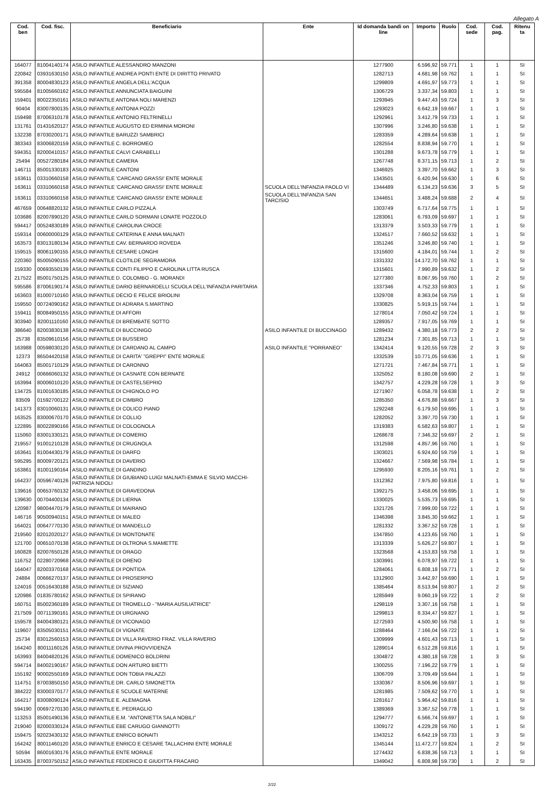Allegato A
| Cod. ben | Cod. fisc. | Beneficiario | Ente | Id domanda bandi on line | Importo | Ruolo | Cod. sede | Cod. pag. | Ritenu ta |
| --- | --- | --- | --- | --- | --- | --- | --- | --- | --- |
| 164077 | 81004140174 | ASILO INFANTILE ALESSANDRO MANZONI | | 1277900 | 6.596,92 | 59.771 | 1 | 1 | SI |
| 220842 | 03931630150 | ASILO INFANTILE ANDREA PONTI ENTE DI DIRITTO PRIVATO | | 1282713 | 4.681,98 | 59.762 | 1 | 1 | SI |
| 391358 | 80004830123 | ASILO INFANTILE ANGELA DELL'ACQUA | | 1299809 | 4.691,97 | 59.773 | 1 | 1 | SI |
| 595584 | 81005660162 | ASILO INFANTILE ANNUNCIATA BAIGUINI | | 1306729 | 3.337,34 | 59.803 | 1 | 1 | SI |
| 159401 | 80022350161 | ASILO INFANTILE ANTONIA NOLI MARENZI | | 1293945 | 9.447,43 | 59.724 | 1 | 3 | SI |
| 90404 | 83007800135 | ASILO INFANTILE ANTONIA POZZI | | 1293023 | 6.642,19 | 59.667 | 1 | 1 | SI |
| 159498 | 87006310178 | ASILO INFANTILE ANTONIO FELTRINELLI | | 1292961 | 3.412,79 | 59.733 | 1 | 1 | SI |
| 131761 | 01431620127 | ASILO INFANTILE AUGUSTO ED ERMINIA MORONI | | 1307996 | 3.246,80 | 59.638 | 1 | 1 | SI |
| 132238 | 87030200171 | ASILO INFANTILE BARUZZI SAMBRICI | | 1283359 | 4.289,64 | 59.638 | 1 | 1 | SI |
| 383343 | 83006820159 | ASILO INFANTILE C. BORROMEO | | 1282554 | 8.838,94 | 59.770 | 1 | 1 | SI |
| 594351 | 82000410157 | ASILO INFANTILE CALVI CARABELLI | | 1301288 | 9.673,78 | 59.779 | 1 | 1 | SI |
| 25494 | 00527280184 | ASILO INFANTILE CAMERA | | 1267748 | 8.371,15 | 59.713 | 1 | 2 | SI |
| 146711 | 85001330183 | ASILO INFANTILE CANTONI | | 1346925 | 3.397,70 | 59.662 | 1 | 3 | SI |
| 163611 | 03310660158 | ASILO INFANTILE 'CARCANO GRASSI' ENTE MORALE | | 1343501 | 6.420,94 | 59.630 | 1 | 6 | SI |
| 163611 | 03310660158 | ASILO INFANTILE 'CARCANO GRASSI' ENTE MORALE | SCUOLA DELL'INFANZIA PAOLO VI | 1344489 | 6.134,23 | 59.636 | 3 | 5 | SI |
| 163611 | 03310660158 | ASILO INFANTILE 'CARCANO GRASSI' ENTE MORALE | SCUOLA DELL'INFANZIA SAN TARCISIO | 1344651 | 3.488,24 | 59.688 | 2 | 4 | SI |
| 467659 | 00648820132 | ASILO INFANTILE CARLO PIZZALA | | 1303749 | 6.717,64 | 59.775 | 1 | 1 | SI |
| 103686 | 82007890120 | ASILO INFANTILE CARLO SORMANI LONATE POZZOLO | | 1283061 | 6.793,09 | 59.697 | 1 | 1 | SI |
| 594417 | 00524830189 | ASILO INFANTILE CAROLINA CROCE | | 1313379 | 3.503,33 | 59.779 | 1 | 1 | SI |
| 159314 | 00600000129 | ASILO INFANTILE CATERINA E ANNA MALNATI | | 1324517 | 7.660,52 | 59.632 | 1 | 1 | SI |
| 163573 | 83013180134 | ASILO INFANTILE CAV. BERNARDO ROVEDA | | 1351246 | 3.246,80 | 59.740 | 1 | 1 | SI |
| 159515 | 80061190155 | ASILO INFANTILE CESARE LONGHI | | 1315600 | 4.184,01 | 59.744 | 1 | 2 | SI |
| 220360 | 85005090155 | ASILO INFANTILE CLOTILDE SEGRAMORA | | 1331332 | 14.172,70 | 59.762 | 1 | 1 | SI |
| 159330 | 00693550139 | ASILO INFANTILE CONTI FILIPPO E CAROLINA LITTA RUSCA | | 1315601 | 7.990,89 | 59.632 | 1 | 2 | SI |
| 217522 | 85001750125 | ASILO INFANTILE D. COLOMBO - G. MORANDI | | 1277380 | 8.067,95 | 59.760 | 1 | 2 | SI |
| 595586 | 87006190174 | ASILO INFANTILE DARIO BERNARDELLI SCUOLA DELL'INFANZIA PARITARIA | | 1337346 | 4.752,33 | 59.803 | 1 | 1 | SI |
| 163603 | 81000710160 | ASILO INFANTILE DECIO E FELICE BRIOLINI | | 1329708 | 8.363,04 | 59.759 | 1 | 1 | SI |
| 159550 | 00724090162 | ASILO INFANTILE DI ADRARA S.MARTINO | | 1330825 | 5.919,15 | 59.744 | 1 | 1 | SI |
| 159411 | 80084950155 | ASILO INFANTILE DI AFFORI | | 1278014 | 7.050,42 | 59.724 | 1 | 1 | SI |
| 303940 | 82001110160 | ASILO INFANTILE DI BREMBATE SOTTO | | 1289357 | 7.917,05 | 59.769 | 1 | 1 | SI |
| 386640 | 82003830138 | ASILO INFANTILE DI BUCCINIGO | ASILO INFANTILE DI BUCCINAGO | 1289432 | 4.380,18 | 59.773 | 2 | 2 | SI |
| 25738 | 83509610156 | ASILO INFANTILE DI BUSSERO | | 1281234 | 7.301,85 | 59.713 | 1 | 1 | SI |
| 163988 | 00598030120 | ASILO INFANTILE DI CARDANO AL CAMPO | ASILO INFANTILE "PORRANEO" | 1342414 | 9.120,55 | 59.728 | 2 | 3 | SI |
| 12373 | 86504420158 | ASILO INFANTILE DI CARITA' "GREPPI" ENTE MORALE | | 1332539 | 10.771,05 | 59.636 | 1 | 1 | SI |
| 164063 | 85001710129 | ASILO INFANTILE DI CARONNO | | 1271721 | 7.467,84 | 59.771 | 1 | 1 | SI |
| 24912 | 00666060132 | ASILO INFANTILE DI CASNATE CON BERNATE | | 1325052 | 8.180,08 | 59.690 | 2 | 1 | SI |
| 163994 | 80006010120 | ASILO INFANTILE DI CASTELSEPRIO | | 1342757 | 4.229,28 | 59.728 | 1 | 3 | SI |
| 134725 | 81001630185 | ASILO INFANTILE DI CHIGNOLO PO | | 1271907 | 6.058,78 | 59.638 | 1 | 2 | SI |
| 83509 | 01592700122 | ASILO INFANTILE DI CIMBRO | | 1285350 | 4.676,88 | 59.667 | 1 | 3 | SI |
| 141373 | 83010060131 | ASILO INFANTILE DI COLICO PIANO | | 1292248 | 6.179,50 | 59.695 | 1 | 1 | SI |
| 163525 | 83000670170 | ASILO INFANTILE DI COLLIO | | 1282052 | 3.397,70 | 59.730 | 1 | 1 | SI |
| 122895 | 80022890166 | ASILO INFANTILE DI COLOGNOLA | | 1319383 | 6.582,63 | 59.807 | 1 | 1 | SI |
| 115060 | 83001330121 | ASILO INFANTILE DI COMERIO | | 1268678 | 7.346,32 | 59.697 | 2 | 1 | SI |
| 219557 | 91001210128 | ASILO INFANTILE DI CRUGNOLA | | 1312598 | 4.857,96 | 59.760 | 1 | 1 | SI |
| 163641 | 81004430179 | ASILO INFANTILE DI DARFO | | 1303021 | 6.924,60 | 59.759 | 1 | 1 | SI |
| 595295 | 80009720121 | ASILO INFANTILE DI DAVERIO | | 1324667 | 7.569,98 | 59.784 | 1 | 1 | SI |
| 163861 | 81001190164 | ASILO INFANTILE DI GANDINO | | 1295930 | 8.205,16 | 59.761 | 1 | 2 | SI |
| 164237 | 00596740126 | ASILO INFANTILE DI GIUBIANO LUIGI MALNATI-EMMA E SILVIO MACCHI-PATRIZIA NIDOLI | | 1312362 | 7.975,80 | 59.816 | 1 | 1 | SI |
| 139616 | 00653760132 | ASILO INFANTILE DI GRAVEDONA | | 1392175 | 3.458,06 | 59.695 | 1 | 1 | SI |
| 139630 | 00704400134 | ASILO INFANTILE DI LIERNA | | 1330025 | 5.535,73 | 59.695 | 1 | 1 | SI |
| 120987 | 98004470179 | ASILO INFANTILE DI MAIRANO | | 1321726 | 7.999,00 | 59.722 | 1 | 1 | SI |
| 146716 | 90500940151 | ASILO INFANTILE DI MALEO | | 1346398 | 3.845,30 | 59.662 | 1 | 1 | SI |
| 164021 | 00647770130 | ASILO INFANTILE DI MANDELLO | | 1281332 | 3.367,52 | 59.728 | 1 | 1 | SI |
| 219560 | 82012020127 | ASILO INFANTILE DI MONTONATE | | 1347850 | 4.123,65 | 59.760 | 1 | 1 | SI |
| 121700 | 00651070138 | ASILO INFANTILE DI OLTRONA S.MAMETTE | | 1313339 | 5.626,27 | 59.807 | 1 | 1 | SI |
| 160828 | 82007650128 | ASILO INFANTILE DI ORAGO | | 1323568 | 4.153,83 | 59.758 | 1 | 1 | SI |
| 116752 | 02280720968 | ASILO INFANTILE DI ORENO | | 1303991 | 6.078,97 | 59.722 | 1 | 1 | SI |
| 164047 | 82003370168 | ASILO INFANTILE DI PONTIDA | | 1284061 | 6.808,18 | 59.771 | 1 | 2 | SI |
| 24884 | 00666270137 | ASILO INFANTILE DI PROSERPIO | | 1312900 | 3.442,97 | 59.690 | 1 | 1 | SI |
| 124016 | 00516430188 | ASILO INFANTILE DI SIZIANO | | 1385464 | 8.513,94 | 59.807 | 1 | 2 | SI |
| 120986 | 01835780162 | ASILO INFANTILE DI SPIRANO | | 1285949 | 9.060,19 | 59.722 | 1 | 2 | SI |
| 160751 | 85002360189 | ASILO INFANTILE DI TROMELLO - "MARIA AUSILIATRICE" | | 1298119 | 3.307,16 | 59.758 | 1 | 1 | SI |
| 217509 | 00711390161 | ASILO INFANTILE DI URGNANO | | 1299813 | 8.334,47 | 59.827 | 1 | 1 | SI |
| 159578 | 84004380121 | ASILO INFANTILE DI VICONAGO | | 1272593 | 4.500,90 | 59.758 | 1 | 1 | SI |
| 119607 | 83505030151 | ASILO INFANTILE DI VIGNATE | | 1288464 | 7.166,04 | 59.722 | 1 | 1 | SI |
| 25734 | 83012560153 | ASILO INFANTILE DI VILLA RAVERIO FRAZ. VILLA RAVERIO | | 1309999 | 4.601,43 | 59.713 | 1 | 1 | SI |
| 164240 | 80011160126 | ASILO INFANTILE DIVINA PROVVIDENZA | | 1289014 | 6.512,28 | 59.816 | 1 | 1 | SI |
| 163993 | 84004820126 | ASILO INFANTILE DOMENICO BOLDRINI | | 1304872 | 4.380,18 | 59.728 | 1 | 3 | SI |
| 594714 | 84002190167 | ASILO INFANTILE DON ARTURO BIETTI | | 1300255 | 7.196,22 | 59.779 | 1 | 1 | SI |
| 155192 | 90002550169 | ASILO INFANTILE DON TOBIA PALAZZI | | 1306709 | 3.709,49 | 59.644 | 1 | 1 | SI |
| 114751 | 87003850150 | ASILO INFANTILE DR. CARLO SIMONETTA | | 1330367 | 8.506,96 | 59.697 | 1 | 1 | SI |
| 384222 | 83000370177 | ASILO INFANTILE E SCUOLE MATERNE | | 1281985 | 7.509,62 | 59.770 | 1 | 1 | SI |
| 164217 | 83008090124 | ASILO INFANTILE E. ALEMAGNA | | 1281617 | 5.964,42 | 59.816 | 1 | 1 | SI |
| 594190 | 00697270130 | ASILO INFANTILE E. PEDRAGLIO | | 1389369 | 3.367,52 | 59.778 | 1 | 1 | SI |
| 113253 | 85001490136 | ASILO INFANTILE E.M. "ANTONIETTA SALA NOBILI" | | 1294777 | 6.566,74 | 59.697 | 1 | 1 | SI |
| 219040 | 82000330124 | ASILO INFANTILE EBE CARUGO GIANNOTTI | | 1309172 | 4.229,28 | 59.760 | 1 | 1 | SI |
| 159475 | 92023430132 | ASILO INFANTILE ENRICO BONAITI | | 1343212 | 6.642,19 | 59.733 | 1 | 3 | SI |
| 164242 | 80011460120 | ASILO INFANTILE ENRICO E CESARE TALLACHINI ENTE MORALE | | 1345144 | 11.472,77 | 59.824 | 1 | 2 | SI |
| 50594 | 86001630176 | ASILO INFANTILE ENTE MORALE | | 1274432 | 6.838,36 | 59.713 | 1 | 1 | SI |
| 163435 | 87003750152 | ASILO INFANTILE FEDERICO E GIUDITTA FRACARO | | 1349042 | 6.808,98 | 59.730 | 1 | 2 | SI |
2/22